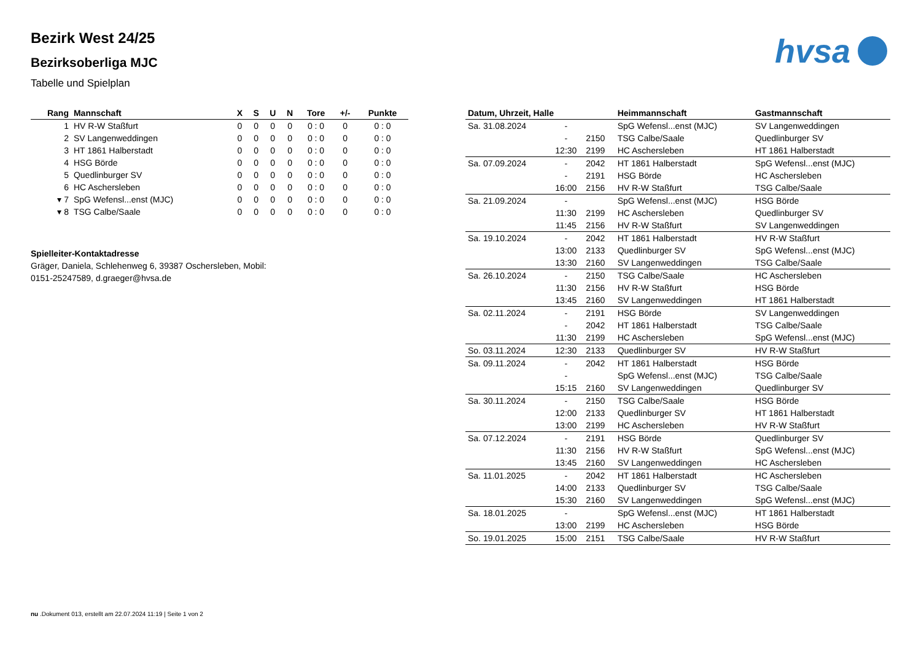hvsa
Bezirk West 24/25
Bezirksoberliga MJC
Tabelle und Spielplan
| Rang | Mannschaft | X | S | U | N | Tore | +/- | Punkte |
| --- | --- | --- | --- | --- | --- | --- | --- | --- |
| 1 | HV R-W Staßfurt | 0 | 0 | 0 | 0 | 0 : 0 | 0 | 0 : 0 |
| 2 | SV Langenweddingen | 0 | 0 | 0 | 0 | 0 : 0 | 0 | 0 : 0 |
| 3 | HT 1861 Halberstadt | 0 | 0 | 0 | 0 | 0 : 0 | 0 | 0 : 0 |
| 4 | HSG Börde | 0 | 0 | 0 | 0 | 0 : 0 | 0 | 0 : 0 |
| 5 | Quedlinburger SV | 0 | 0 | 0 | 0 | 0 : 0 | 0 | 0 : 0 |
| 6 | HC Aschersleben | 0 | 0 | 0 | 0 | 0 : 0 | 0 | 0 : 0 |
| ▾ 7 | SpG Wefensl...enst (MJC) | 0 | 0 | 0 | 0 | 0 : 0 | 0 | 0 : 0 |
| ▾ 8 | TSG Calbe/Saale | 0 | 0 | 0 | 0 | 0 : 0 | 0 | 0 : 0 |
Spielleiter-Kontaktadresse
Gräger, Daniela, Schlehenweg 6, 39387 Oschersleben, Mobil: 0151-25247589, d.graeger@hvsa.de
| Datum, Uhrzeit, Halle | | | Heimmannschaft | Gastmannschaft |
| --- | --- | --- | --- | --- |
| Sa. 31.08.2024 | - | | SpG Wefensl...enst (MJC) | SV Langenweddingen |
| | - | 2150 | TSG Calbe/Saale | Quedlinburger SV |
| | 12:30 | 2199 | HC Aschersleben | HT 1861 Halberstadt |
| Sa. 07.09.2024 | - | 2042 | HT 1861 Halberstadt | SpG Wefensl...enst (MJC) |
| | - | 2191 | HSG Börde | HC Aschersleben |
| | 16:00 | 2156 | HV R-W Staßfurt | TSG Calbe/Saale |
| Sa. 21.09.2024 | - | | SpG Wefensl...enst (MJC) | HSG Börde |
| | 11:30 | 2199 | HC Aschersleben | Quedlinburger SV |
| | 11:45 | 2156 | HV R-W Staßfurt | SV Langenweddingen |
| Sa. 19.10.2024 | - | 2042 | HT 1861 Halberstadt | HV R-W Staßfurt |
| | 13:00 | 2133 | Quedlinburger SV | SpG Wefensl...enst (MJC) |
| | 13:30 | 2160 | SV Langenweddingen | TSG Calbe/Saale |
| Sa. 26.10.2024 | - | 2150 | TSG Calbe/Saale | HC Aschersleben |
| | 11:30 | 2156 | HV R-W Staßfurt | HSG Börde |
| | 13:45 | 2160 | SV Langenweddingen | HT 1861 Halberstadt |
| Sa. 02.11.2024 | - | 2191 | HSG Börde | SV Langenweddingen |
| | - | 2042 | HT 1861 Halberstadt | TSG Calbe/Saale |
| | 11:30 | 2199 | HC Aschersleben | SpG Wefensl...enst (MJC) |
| So. 03.11.2024 | 12:30 | 2133 | Quedlinburger SV | HV R-W Staßfurt |
| Sa. 09.11.2024 | - | 2042 | HT 1861 Halberstadt | HSG Börde |
| | - | | SpG Wefensl...enst (MJC) | TSG Calbe/Saale |
| | 15:15 | 2160 | SV Langenweddingen | Quedlinburger SV |
| Sa. 30.11.2024 | - | 2150 | TSG Calbe/Saale | HSG Börde |
| | 12:00 | 2133 | Quedlinburger SV | HT 1861 Halberstadt |
| | 13:00 | 2199 | HC Aschersleben | HV R-W Staßfurt |
| Sa. 07.12.2024 | - | 2191 | HSG Börde | Quedlinburger SV |
| | 11:30 | 2156 | HV R-W Staßfurt | SpG Wefensl...enst (MJC) |
| | 13:45 | 2160 | SV Langenweddingen | HC Aschersleben |
| Sa. 11.01.2025 | - | 2042 | HT 1861 Halberstadt | HC Aschersleben |
| | 14:00 | 2133 | Quedlinburger SV | TSG Calbe/Saale |
| | 15:30 | 2160 | SV Langenweddingen | SpG Wefensl...enst (MJC) |
| Sa. 18.01.2025 | - | | SpG Wefensl...enst (MJC) | HT 1861 Halberstadt |
| | 13:00 | 2199 | HC Aschersleben | HSG Börde |
| So. 19.01.2025 | 15:00 | 2151 | TSG Calbe/Saale | HV R-W Staßfurt |
nu .Dokument 013, erstellt am 22.07.2024 11:19 | Seite 1 von 2